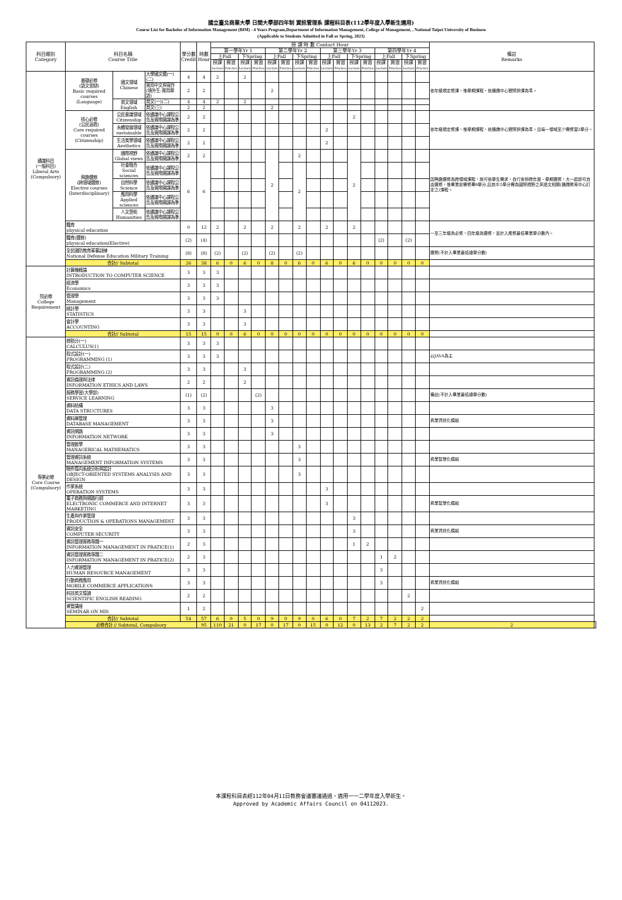國立臺北商業大學 日間大學部四年制 資訊管理系 課程科目表(112學年度入學新生適用)
Course List for Bachelor of Information Management (BIM) - 4 Years Program,Department of Information Management, College of Management, , National Taipei University of Business
(Applicable to Students Admitted in Fall or Spring, 2023)
| 科目類別 Category | 科目名稱 Course Title | | | 學分數 Credit | 時數 Hour | 授 課 時 數 Contact Hour | | | | | | | | | | | | | | | | 備註 Remarks | |
| --- | --- | --- | --- | --- | --- | --- | --- | --- | --- | --- | --- | --- | --- | --- | --- | --- | --- | --- | --- | --- | --- | --- | --- |
| | | | | | | 第一學年Yr 1 | | | | 第二學年Yr 2 | | | | 第三學年Yr 3 | | | | 第四學年Yr 4 | | | | | |
| | | | | | | 上Fall | | 下Spring | | 上Fall | | 下Spring | | 上Fall | | 下Spring | | 上Fall | | 下Spring | | | |
| | | | | | | 授課 Lecture | 實習 Practice | 授課 Lecture | 實習 Practice | 授課 Lecture | 實習 Practice | 授課 Lecture | 實習 Practice | 授課 Lecture | 實習 Practice | 授課 Lecture | 實習 Practice | 授課 Lecture | 實習 Practice | 授課 Lecture | 實習 Practice | | |
| 通識科目 (一般科目) Liberal Arts (Compulsory) | 基礎必修 (語文思辯) Basic required courses (Language) | 國文領域 Chinese | 大學國文選(一)(二) | 4 | 4 | 2 | | 2 | | | | | | | | | | | | | | 依年級規定修課，惟學期課程，依通識中心實際排課為準。 | |
| | | | 實用中文與寫作 (境外生:實用華語) | 2 | 2 | | | | | 2 | | | | | | | | | | | | | |
| | | 英文領域 English | 英文(一)(二) | 4 | 4 | 2 | | 2 | | | | | | | | | | | | | | | |
| | | | 英文(三) | 2 | 2 | | | | | 2 | | | | | | | | | | | | | |
| | 核心必修 (公民涵養) Core required courses (Citizenship) | 公民意識領域 Citizenship | 依通識中心課程公告及實際開課為準 | 2 | 2 | | | | | | | | | | | 2 | | | | | | 依年級規定修課，惟學期課程，依通識中心實際排課為準。且每一領域至少需修習2學分。 | |
| | | 永續發展領域 sustainable | 依通識中心課程公告及實際開課為準 | 2 | 2 | | | | | | | | | 2 | | | | | | | | | |
| | | 生活美學領域 Aesthetics | 依通識中心課程公告及實際開課為準 | 2 | 2 | | | | | | | | | 2 | | | | | | | | | |
| | 興趣選修 (跨領域選修) Elective courses (Interdisciplinary) | 國際視野 Global views | 依通識中心課程公告及實際開課為準 | 2 | 2 | | | | | 2 | | 2 | | | | 2 | | | | | | 因興趣選修為跨領域課程，故可依學生需求，自行安排跨年度、學期選修，大一起即可自由選修，惟畢業前需修畢8學分,且其中2學分需為國際視野之英語文相關(通識教育中心訂定之)課程。 | |
| | | 社會融合 Social sciences | 依通識中心課程公告及實際開課為準 | 6 | 6 | | | | | | | 2 | | | | | | | | | | | |
| | | 自然科學 Science | 依通識中心課程公告及實際開課為準 | | | | | | | | | | | | | | | | | | | | |
| | | 應用科學 Applied sciences | 依通識中心課程公告及實際開課為準 | | | | | | | | | | | | | | | | | | | | |
| | | 人文藝術 Humanities | 依通識中心課程公告及實際開課為準 | | | | | | | | | | | | | | | | | | | | |
| | 體育 physical education | | | 0 | 12 | 2 | | 2 | | 2 | | 2 | | 2 | | 2 | | | | | | 一至三年級為必修，四年級為選修，並計入應修最低畢業學分數內。 | |
| | 體育(選修) physical education(Elective) | | | (2) | (4) | | | | | | | | | | | | | (2) | | (2) | | | |
| | 全民國防教育軍事訓練 National Defense Education Military Training | | | (8) | (8) | (2) | | (2) | | (2) | | (2) | | | | | | | | | | 選修(不計入畢業最低總學分數) | |
| | 合計// Subtotal | | | 26 | 38 | 6 | 0 | 6 | 0 | 8 | 0 | 6 | 0 | 6 | 0 | 6 | 0 | 0 | 0 | 0 | 0 | | |
| 院必修 College Requirement | 計算機概論 INTRODUCTION TO COMPUTER SCIENCE | | | 3 | 3 | 3 | | | | | | | | | | | | | | | | | |
| | 經濟學 Economics | | | 3 | 3 | 3 | | | | | | | | | | | | | | | | | |
| | 管理學 Management | | | 3 | 3 | 3 | | | | | | | | | | | | | | | | | |
| | 統計學 STATISTICS | | | 3 | 3 | | | 3 | | | | | | | | | | | | | | | |
| | 會計學 ACCOUNTING | | | 3 | 3 | | | 3 | | | | | | | | | | | | | | | |
| | 合計// Subtotal | | | 15 | 15 | 9 | 0 | 6 | 0 | 0 | 0 | 0 | 0 | 0 | 0 | 0 | 0 | 0 | 0 | 0 | 0 | | |
| 專業必修 Core Course (Compulsory) | 微積分(一) CALCULUS(1) | | | 3 | 3 | 3 | | | | | | | | | | | | | | | | | |
| | 程式設計(一) PROGRAMMING (1) | | | 3 | 3 | 3 | | | | | | | | | | | | | | | | 以JAVA為主 | |
| | 程式設計(二) PROGRAMMING (2) | | | 3 | 3 | | | 3 | | | | | | | | | | | | | | | |
| | 資訊倫理與法律 INFORMATION ETHICS AND LAWS | | | 2 | 2 | | | 2 | | | | | | | | | | | | | | | |
| | 服務學習(大學部) SERVICE LEARNING | | | (1) | (2) | | | | (2) | | | | | | | | | | | | | 備註(不計入畢業最低總學分數) | |
| | 資料結構 DATA STRUCTURES | | | 3 | 3 | | | | | 3 | | | | | | | | | | | | | |
| | 資料庫管理 DATABASE MANAGEMENT | | | 3 | 3 | | | | | 3 | | | | | | | | | | | | 商業資訊化模組 | |
| | 資訊網路 INFORMATION NETWORK | | | 3 | 3 | | | | | 3 | | | | | | | | | | | | | |
| | 管理數學 MANAGERICAL MATHEMATICS | | | 3 | 3 | | | | | | | 3 | | | | | | | | | | | |
| | 管理資訊系統 MANAGEMENT INFORMATION SYSTEMS | | | 3 | 3 | | | | | | | 3 | | | | | | | | | | 商業智慧化模組 | |
| | 物件導向系統分析與設計 OBJECT-ORIENTED SYSTEMS ANALYSIS AND DESIGN | | | 3 | 3 | | | | | | | 3 | | | | | | | | | | | |
| | 作業系統 OPERATION SYSTEMS | | | 3 | 3 | | | | | | | | | 3 | | | | | | | | | |
| | 電子商務與網路行銷 ELECTRONIC COMMERCE AND INTERNET MARKETING | | | 3 | 3 | | | | | | | | | 3 | | | | | | | | 商業智慧化模組 | |
| | 生產與作業管理 PRODUCTION & OPERATIONS MANAGEMENT | | | 3 | 3 | | | | | | | | | | | 3 | | | | | | | |
| | 資訊安全 COMPUTER SECURITY | | | 3 | 3 | | | | | | | | | | | 3 | | | | | | 商業資訊化模組 | |
| | 資訊管理實務專題一 INFORMATION MANAGEMENT IN PRATICE(1) | | | 2 | 3 | | | | | | | | | | | 1 | 2 | | | | | | |
| | 資訊管理實務專題二 INFORMATION MANAGEMENT IN PRATICE(2) | | | 2 | 3 | | | | | | | | | | | | | 1 | 2 | | | | |
| | 人力資源管理 HUMAN RESOURCE MANAGEMENT | | | 3 | 3 | | | | | | | | | | | | | 3 | | | | | |
| | 行動商務應用 MOBILE COMMERCE APPLICATIONS | | | 3 | 3 | | | | | | | | | | | | | 3 | | | | 商業資訊化模組 | |
| | 科技英文導讀 SCIENTIFIC ENGLISH READING | | | 2 | 2 | | | | | | | | | | | | | | | 2 | | | |
| | 資管講座 SEMINAR ON MIS | | | 1 | 2 | | | | | | | | | | | | | | | | 2 | | |
| | 合計// Subtotal | | | 54 | 57 | 6 | 0 | 5 | 0 | 9 | 0 | 9 | 0 | 6 | 0 | 7 | 2 | 7 | 2 | 2 | 2 | | |
| | 必修合計 // Subtotal, Compulsory | | | | 95 | 110 | 21 | 0 | 17 | 0 | 17 | 0 | 15 | 0 | 12 | 0 | 13 | 2 | 7 | 2 | 2 | 2 | |
本課程科目表經112年04月11日教務會議審議通過，適用一一二學年度入學新生。
Approved by Academic Affairs Council on 04112023.